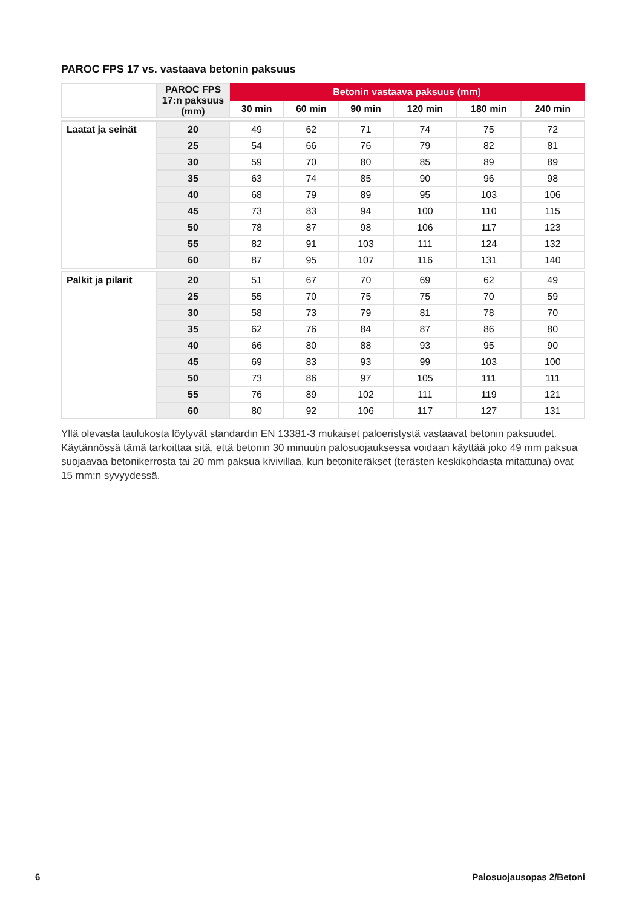PAROC FPS 17 vs. vastaava betonin paksuus
| | PAROC FPS 17:n paksuus (mm) | Betonin vastaava paksuus (mm) | | | | | |
| --- | --- | --- | --- | --- | --- | --- | --- |
| | | 30 min | 60 min | 90 min | 120 min | 180 min | 240 min |
| Laatat ja seinät | 20 | 49 | 62 | 71 | 74 | 75 | 72 |
| | 25 | 54 | 66 | 76 | 79 | 82 | 81 |
| | 30 | 59 | 70 | 80 | 85 | 89 | 89 |
| | 35 | 63 | 74 | 85 | 90 | 96 | 98 |
| | 40 | 68 | 79 | 89 | 95 | 103 | 106 |
| | 45 | 73 | 83 | 94 | 100 | 110 | 115 |
| | 50 | 78 | 87 | 98 | 106 | 117 | 123 |
| | 55 | 82 | 91 | 103 | 111 | 124 | 132 |
| | 60 | 87 | 95 | 107 | 116 | 131 | 140 |
| Palkit ja pilarit | 20 | 51 | 67 | 70 | 69 | 62 | 49 |
| | 25 | 55 | 70 | 75 | 75 | 70 | 59 |
| | 30 | 58 | 73 | 79 | 81 | 78 | 70 |
| | 35 | 62 | 76 | 84 | 87 | 86 | 80 |
| | 40 | 66 | 80 | 88 | 93 | 95 | 90 |
| | 45 | 69 | 83 | 93 | 99 | 103 | 100 |
| | 50 | 73 | 86 | 97 | 105 | 111 | 111 |
| | 55 | 76 | 89 | 102 | 111 | 119 | 121 |
| | 60 | 80 | 92 | 106 | 117 | 127 | 131 |
Yllä olevasta taulukosta löytyvät standardin EN 13381-3 mukaiset paloeristystä vastaavat betonin paksuudet. Käytännössä tämä tarkoittaa sitä, että betonin 30 minuutin palosuojauksessa voidaan käyttää joko 49 mm paksua suojaavaa betonikerrosta tai 20 mm paksua kivivillaa, kun betoniteräkset (terästen keskikohdasta mitattuna) ovat 15 mm:n syvyydessä.
6 Palosuojausopas 2/Betoni